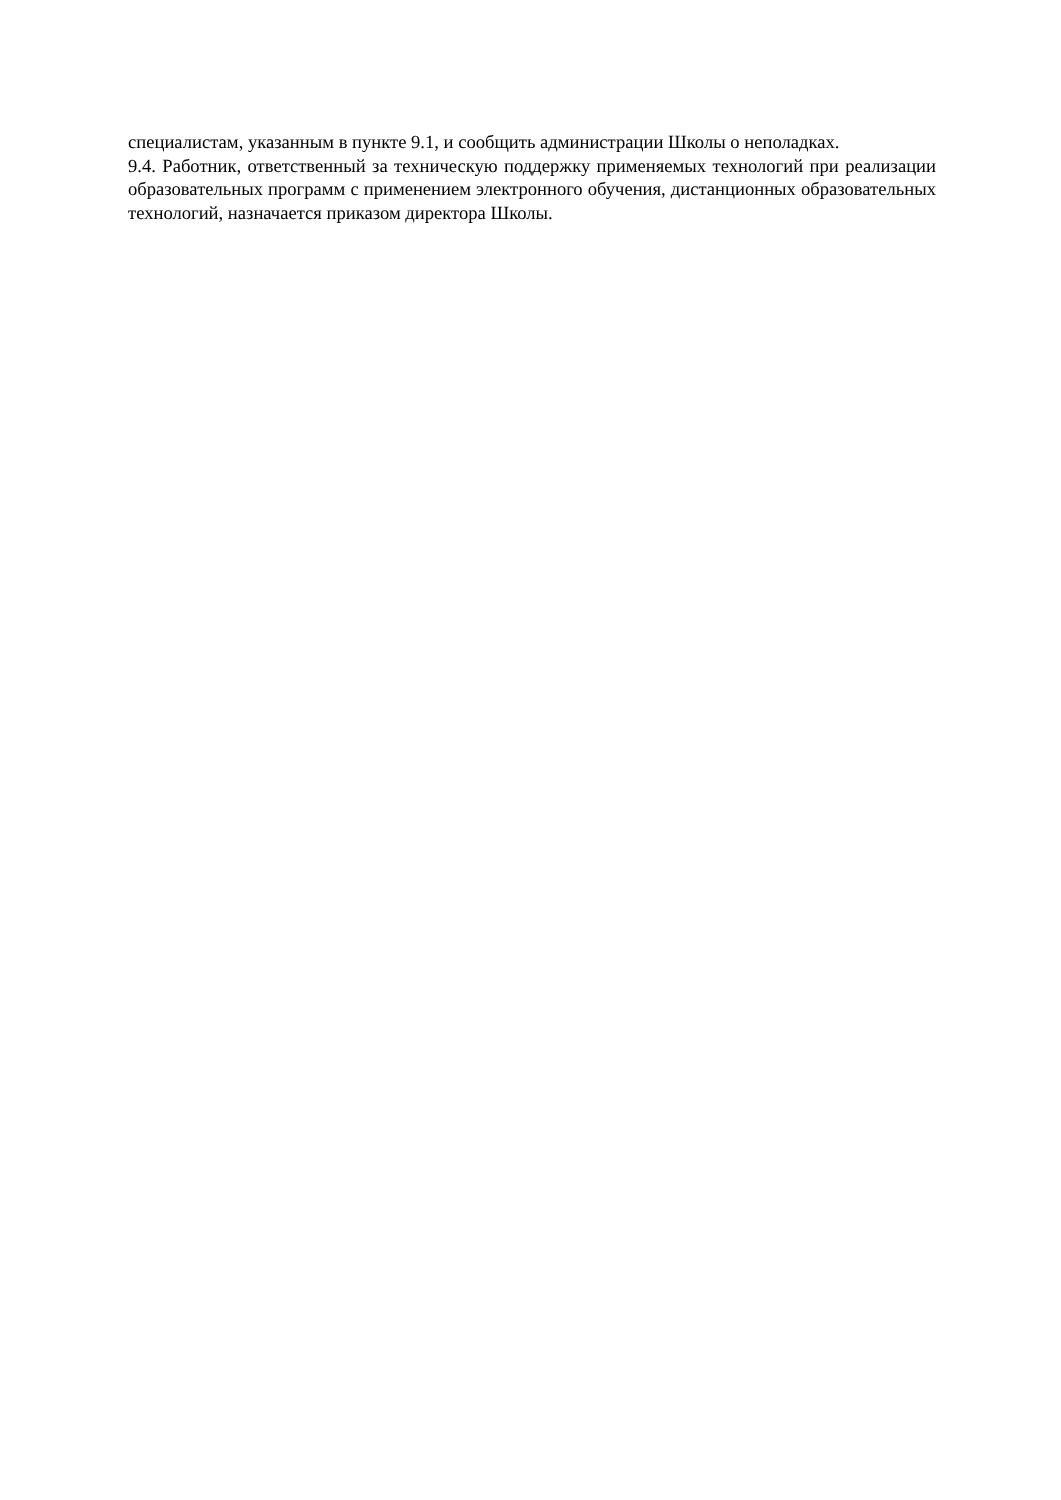специалистам, указанным в пункте 9.1, и сообщить администрации Школы о неполадках.
9.4. Работник, ответственный за техническую поддержку применяемых технологий при реализации образовательных программ с применением электронного обучения, дистанционных образовательных технологий, назначается приказом директора Школы.